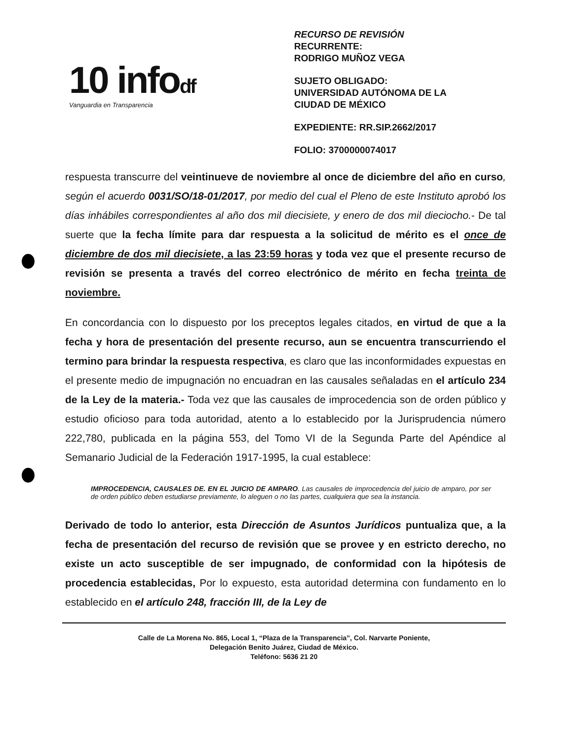10 infodf
Vanguardia en Transparencia
RECURSO DE REVISIÓN
RECURRENTE:
RODRIGO MUÑOZ VEGA
SUJETO OBLIGADO:
UNIVERSIDAD AUTÓNOMA DE LA
CIUDAD DE MÉXICO
EXPEDIENTE: RR.SIP.2662/2017
FOLIO: 3700000074017
respuesta transcurre del veintinueve de noviembre al once de diciembre del año en curso, según el acuerdo 0031/SO/18-01/2017, por medio del cual el Pleno de este Instituto aprobó los días inhábiles correspondientes al año dos mil diecisiete, y enero de dos mil dieciocho.- De tal suerte que la fecha límite para dar respuesta a la solicitud de mérito es el once de diciembre de dos mil diecisiete, a las 23:59 horas y toda vez que el presente recurso de revisión se presenta a través del correo electrónico de mérito en fecha treinta de noviembre.
En concordancia con lo dispuesto por los preceptos legales citados, en virtud de que a la fecha y hora de presentación del presente recurso, aun se encuentra transcurriendo el termino para brindar la respuesta respectiva, es claro que las inconformidades expuestas en el presente medio de impugnación no encuadran en las causales señaladas en el artículo 234 de la Ley de la materia.- Toda vez que las causales de improcedencia son de orden público y estudio oficioso para toda autoridad, atento a lo establecido por la Jurisprudencia número 222,780, publicada en la página 553, del Tomo VI de la Segunda Parte del Apéndice al Semanario Judicial de la Federación 1917-1995, la cual establece:
IMPROCEDENCIA, CAUSALES DE. EN EL JUICIO DE AMPARO. Las causales de improcedencia del juicio de amparo, por ser de orden público deben estudiarse previamente, lo aleguen o no las partes, cualquiera que sea la instancia.
Derivado de todo lo anterior, esta Dirección de Asuntos Jurídicos puntualiza que, a la fecha de presentación del recurso de revisión que se provee y en estricto derecho, no existe un acto susceptible de ser impugnado, de conformidad con la hipótesis de procedencia establecidas, Por lo expuesto, esta autoridad determina con fundamento en lo establecido en el artículo 248, fracción III, de la Ley de
Calle de La Morena No. 865, Local 1, “Plaza de la Transparencia”, Col. Narvarte Poniente,
Delegación Benito Juárez, Ciudad de México.
Teléfono: 5636 21 20